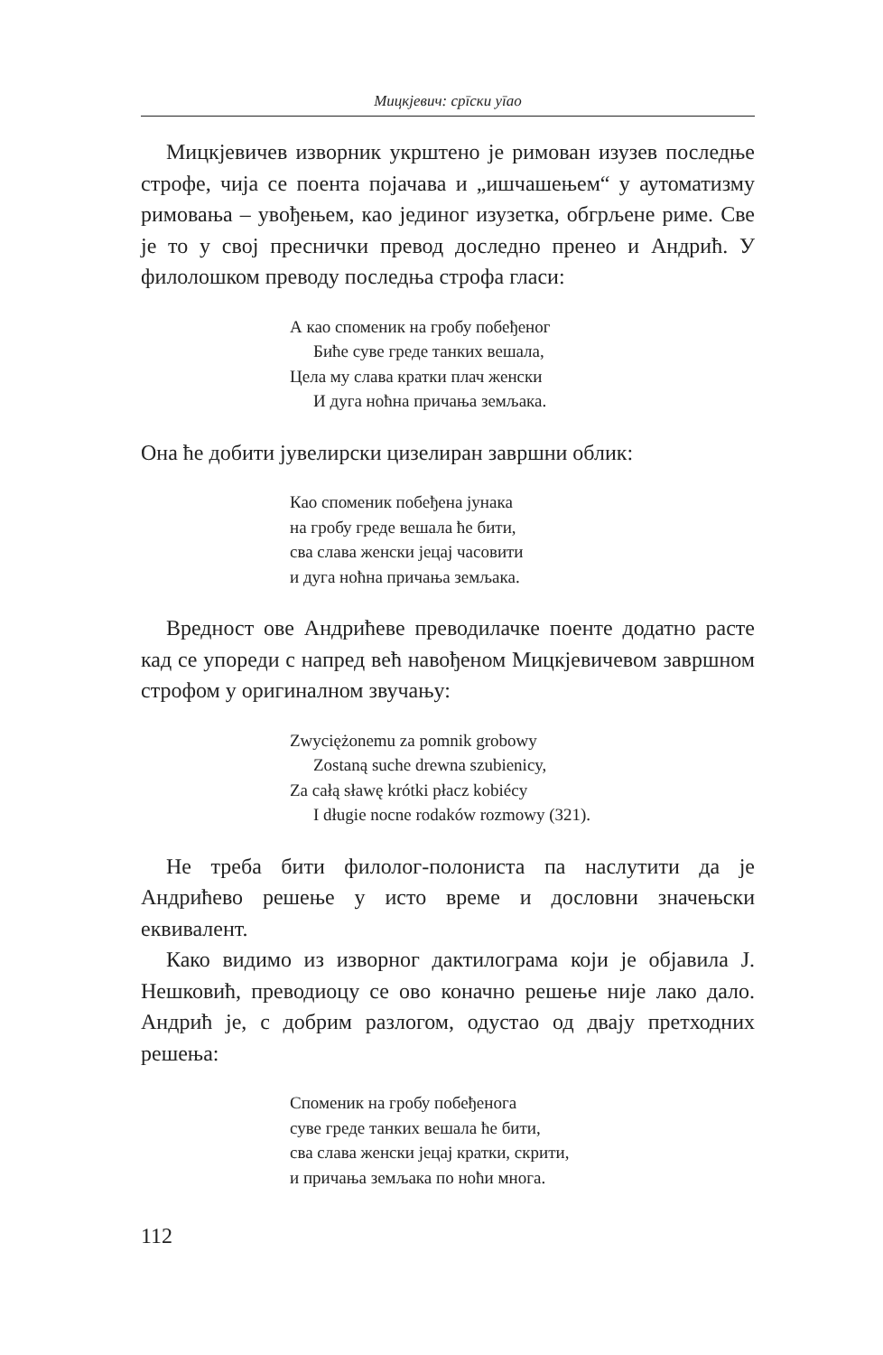Мицкјевич: срīски уīао
Мицкјевичев изворник укрштено је римован изузев последње строфе, чија се поента појачава и „ишчашењем“ у аутоматизму римовања – увођењем, као јединог изузетка, обгрљене риме. Све је то у свој преснички превод доследно пренео и Андрић. У филолошком преводу последња строфа гласи:
А као споменик на гробу побеђеног
Биће суве греде танких вешала,
Цела му слава кратки плач женски
И дуга ноћна причања земљака.
Она ће добити јувелирски цизелиран завршни облик:
Као споменик побеђена јунака
на гробу греде вешала ће бити,
сва слава женски јецај часовити
и дуга ноћна причања земљака.
Вредност ове Андрићеве преводилачке поенте додатно расте кад се упореди с напред већ навођеном Мицкјевичевом завршном строфом у оригиналном звучању:
Zwyciężonemu za pomnik grobowy
Zostaną suche drewna szubienicy,
Za całą sławę krótki płacz kobiécy
I długie nocne rodaków rozmowy (321).
Не треба бити филолог-полониста па наслутити да је Андрићево решење у исто време и дословни значењски еквивалент.
Како видимо из изворног дактилограма који је објавила Ј. Нешковић, преводиоцу се ово коначно решење није лако дало. Андрић је, с добрим разлогом, одустао од двају претходних решења:
Споменик на гробу побеђенога
суве греде танких вешала ће бити,
сва слава женски јецај кратки, скрити,
и причања земљака по ноћи многа.
112